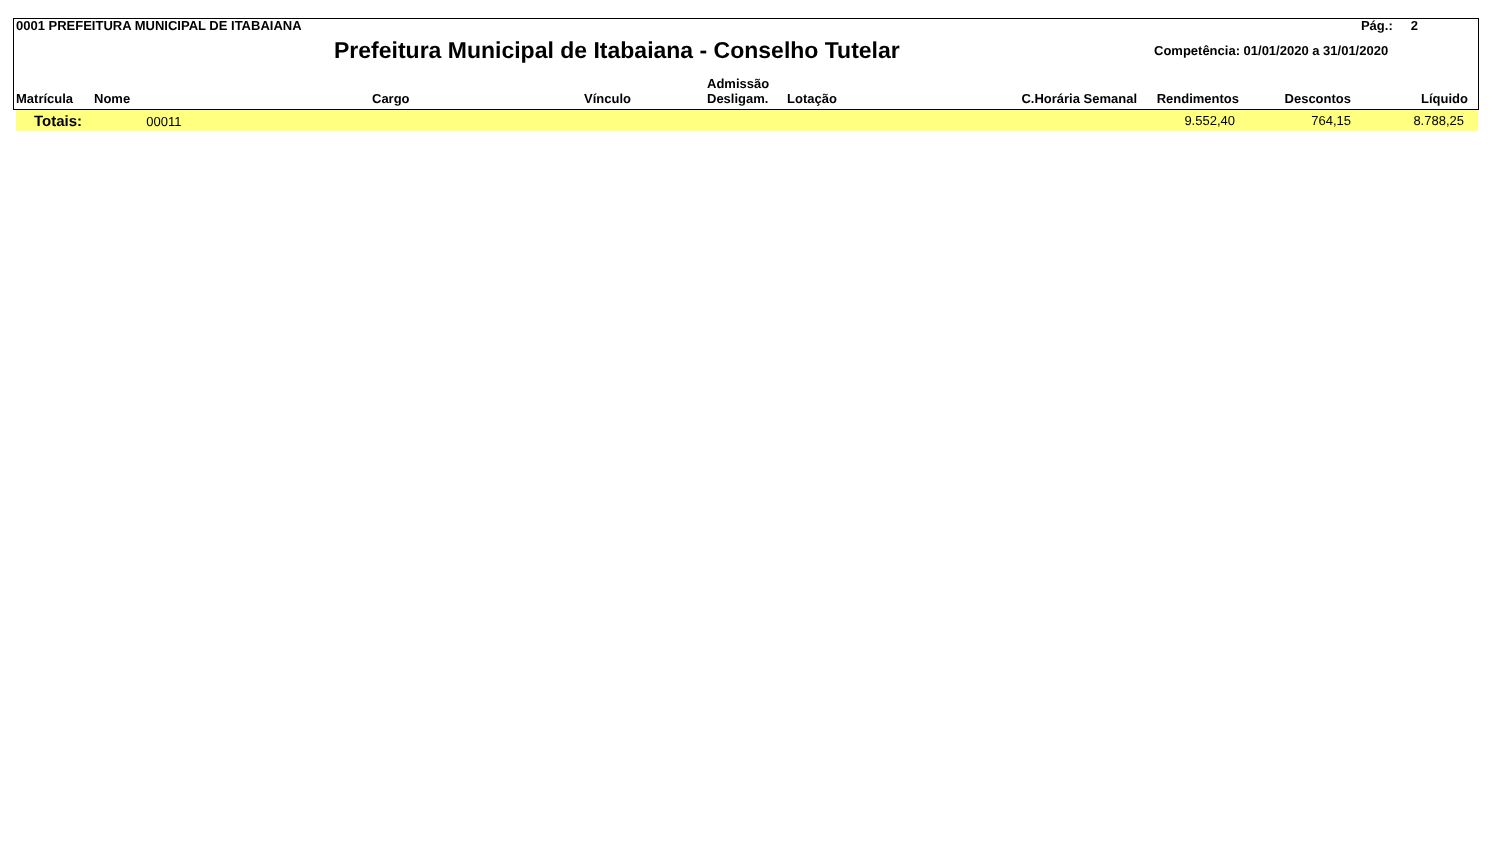0001 PREFEITURA MUNICIPAL DE ITABAIANA Pág.: 2
Prefeitura Municipal de Itabaiana - Conselho Tutelar
Competência: 01/01/2020 a 31/01/2020
| Matrícula | Nome | Cargo | Vínculo | Admissão Desligam. | Lotação | C.Horária Semanal | Rendimentos | Descontos | Líquido |
| --- | --- | --- | --- | --- | --- | --- | --- | --- | --- |
| Totais: 00011 | | | | | | | 9.552,40 | 764,15 | 8.788,25 |